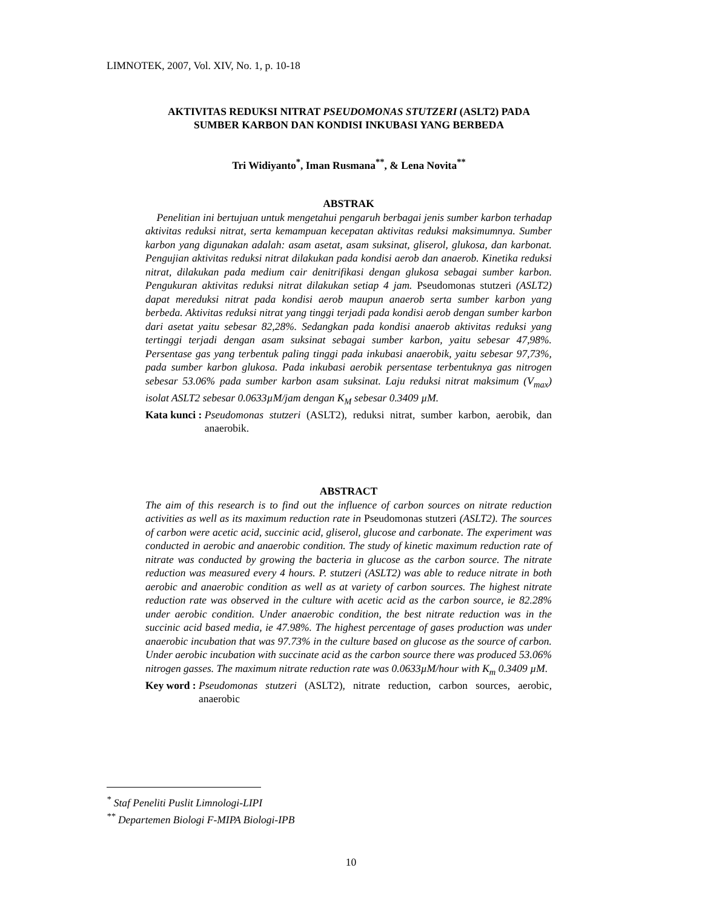LIMNOTEK, 2007, Vol. XIV, No. 1, p. 10-18
AKTIVITAS REDUKSI NITRAT PSEUDOMONAS STUTZERI (ASLT2) PADA
SUMBER KARBON DAN KONDISI INKUBASI YANG BERBEDA
Tri Widiyanto<sup>*</sup>, Iman Rusmana<sup>**</sup>, & Lena Novita<sup>**</sup>
ABSTRAK
Penelitian ini bertujuan untuk mengetahui pengaruh berbagai jenis sumber karbon terhadap aktivitas reduksi nitrat, serta kemampuan kecepatan aktivitas reduksi maksimumnya. Sumber karbon yang digunakan adalah: asam asetat, asam suksinat, gliserol, glukosa, dan karbonat. Pengujian aktivitas reduksi nitrat dilakukan pada kondisi aerob dan anaerob. Kinetika reduksi nitrat, dilakukan pada medium cair denitrifikasi dengan glukosa sebagai sumber karbon. Pengukuran aktivitas reduksi nitrat dilakukan setiap 4 jam. Pseudomonas stutzeri (ASLT2) dapat mereduksi nitrat pada kondisi aerob maupun anaerob serta sumber karbon yang berbeda. Aktivitas reduksi nitrat yang tinggi terjadi pada kondisi aerob dengan sumber karbon dari asetat yaitu sebesar 82,28%. Sedangkan pada kondisi anaerob aktivitas reduksi yang tertinggi terjadi dengan asam suksinat sebagai sumber karbon, yaitu sebesar 47,98%. Persentase gas yang terbentuk paling tinggi pada inkubasi anaerobik, yaitu sebesar 97,73%, pada sumber karbon glukosa. Pada inkubasi aerobik persentase terbentuknya gas nitrogen sebesar 53.06% pada sumber karbon asam suksinat. Laju reduksi nitrat maksimum (V<sub>max</sub>) isolat ASLT2 sebesar 0.0633µM/jam dengan K<sub>M</sub> sebesar 0.3409 µM.
Kata kunci : Pseudomonas stutzeri (ASLT2), reduksi nitrat, sumber karbon, aerobik, dan anaerobik.
ABSTRACT
The aim of this research is to find out the influence of carbon sources on nitrate reduction activities as well as its maximum reduction rate in Pseudomonas stutzeri (ASLT2). The sources of carbon were acetic acid, succinic acid, gliserol, glucose and carbonate. The experiment was conducted in aerobic and anaerobic condition. The study of kinetic maximum reduction rate of nitrate was conducted by growing the bacteria in glucose as the carbon source. The nitrate reduction was measured every 4 hours. P. stutzeri (ASLT2) was able to reduce nitrate in both aerobic and anaerobic condition as well as at variety of carbon sources. The highest nitrate reduction rate was observed in the culture with acetic acid as the carbon source, ie 82.28% under aerobic condition. Under anaerobic condition, the best nitrate reduction was in the succinic acid based media, ie 47.98%. The highest percentage of gases production was under anaerobic incubation that was 97.73% in the culture based on glucose as the source of carbon. Under aerobic incubation with succinate acid as the carbon source there was produced 53.06% nitrogen gasses. The maximum nitrate reduction rate was 0.0633µM/hour with K<sub>m</sub> 0.3409 µM.
Key word : Pseudomonas stutzeri (ASLT2), nitrate reduction, carbon sources, aerobic, anaerobic
<sup>*</sup> Staf Peneliti Puslit Limnologi-LIPI
<sup>**</sup> Departemen Biologi F-MIPA Biologi-IPB
10